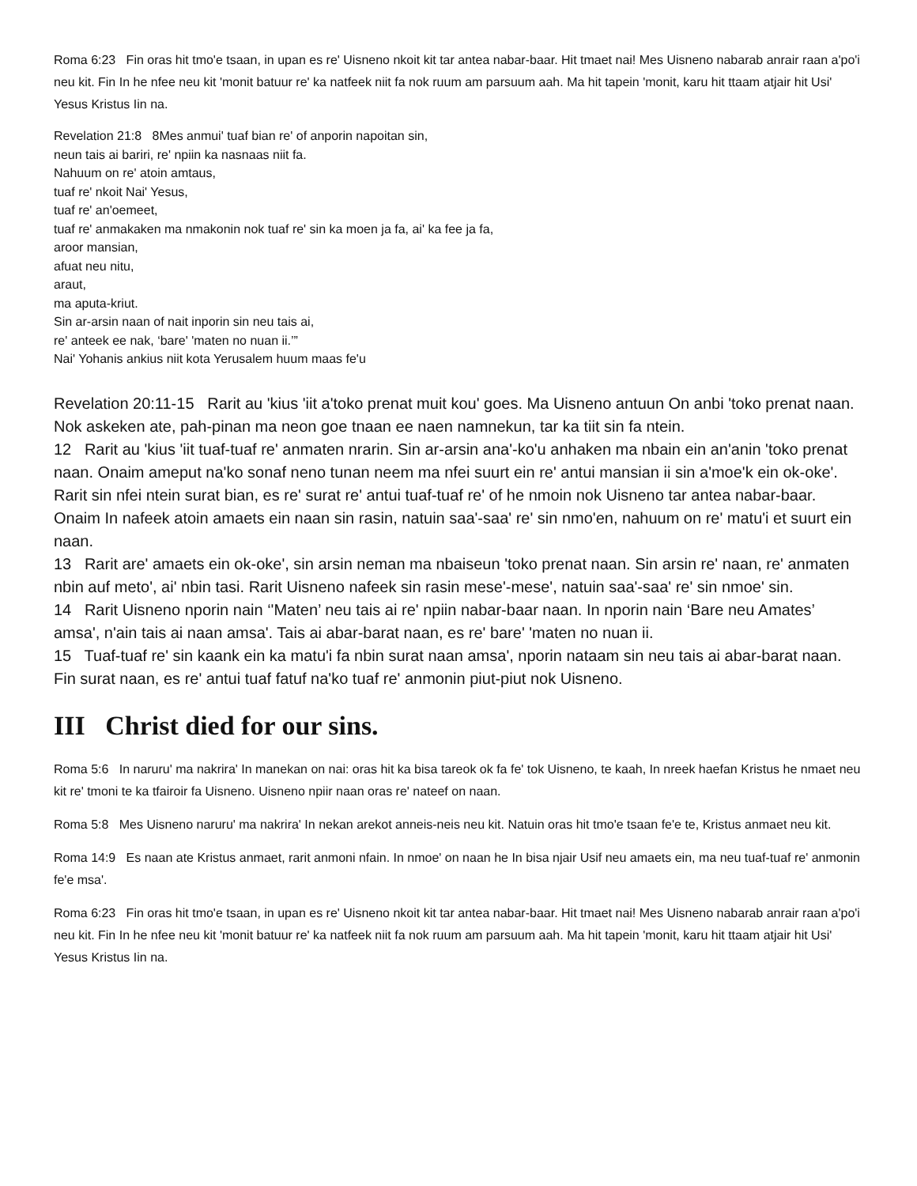Roma 6:23 Fin oras hit tmo'e tsaan, in upan es re' Uisneno nkoit kit tar antea nabar-baar. Hit tmaet nai! Mes Uisneno nabarab anrair raan a'po'i neu kit. Fin In he nfee neu kit 'monit batuur re' ka natfeek niit fa nok ruum am parsuum aah. Ma hit tapein 'monit, karu hit ttaam atjair hit Usi' Yesus Kristus Iin na.
Revelation 21:8 8Mes anmui' tuaf bian re' of anporin napoitan sin,
neun tais ai bariri, re' npiin ka nasnaas niit fa.
Nahuum on re' atoin amtaus,
tuaf re' nkoit Nai' Yesus,
tuaf re' an'oemeet,
tuaf re' anmakaken ma nmakonin nok tuaf re' sin ka moen ja fa, ai' ka fee ja fa,
aroor mansian,
afuat neu nitu,
araut,
ma aputa-kriut.
Sin ar-arsin naan of nait inporin sin neu tais ai,
re' anteek ee nak, ‘bare' 'maten no nuan ii.’”
Nai' Yohanis ankius niit kota Yerusalem huum maas fe'u
Revelation 20:11-15 Rarit au 'kius 'iit a'toko prenat muit kou' goes. Ma Uisneno antuun On anbi 'toko prenat naan. Nok askeken ate, pah-pinan ma neon goe tnaan ee naen namnekun, tar ka tiit sin fa ntein.
12 Rarit au 'kius 'iit tuaf-tuaf re' anmaten nrarin. Sin ar-arsin ana'-ko'u anhaken ma nbain ein an'anin 'toko prenat naan. Onaim ameput na'ko sonaf neno tunan neem ma nfei suurt ein re' antui mansian ii sin a'moe'k ein ok-oke'. Rarit sin nfei ntein surat bian, es re' surat re' antui tuaf-tuaf re' of he nmoin nok Uisneno tar antea nabar-baar. Onaim In nafeek atoin amaets ein naan sin rasin, natuin saa'-saa' re' sin nmo'en, nahuum on re' matu'i et suurt ein naan.
13 Rarit are' amaets ein ok-oke', sin arsin neman ma nbaiseun 'toko prenat naan. Sin arsin re' naan, re' anmaten nbin auf meto', ai' nbin tasi. Rarit Uisneno nafeek sin rasin mese'-mese', natuin saa'-saa' re' sin nmoe' sin.
14 Rarit Uisneno nporin nain ‘'Maten’ neu tais ai re' npiin nabar-baar naan. In nporin nain ‘Bare neu Amates’ amsa', n'ain tais ai naan amsa'. Tais ai abar-barat naan, es re' bare' 'maten no nuan ii.
15 Tuaf-tuaf re' sin kaank ein ka matu'i fa nbin surat naan amsa', nporin nataam sin neu tais ai abar-barat naan. Fin surat naan, es re' antui tuaf fatuf na'ko tuaf re' anmonin piut-piut nok Uisneno.
III Christ died for our sins.
Roma 5:6 In naruru' ma nakrira' In manekan on nai: oras hit ka bisa tareok ok fa fe' tok Uisneno, te kaah, In nreek haefan Kristus he nmaet neu kit re' tmoni te ka tfairoir fa Uisneno. Uisneno npiir naan oras re' nateef on naan.
Roma 5:8 Mes Uisneno naruru' ma nakrira' In nekan arekot anneis-neis neu kit. Natuin oras hit tmo'e tsaan fe'e te, Kristus anmaet neu kit.
Roma 14:9 Es naan ate Kristus anmaet, rarit anmoni nfain. In nmoe' on naan he In bisa njair Usif neu amaets ein, ma neu tuaf-tuaf re' anmonin fe'e msa'.
Roma 6:23 Fin oras hit tmo'e tsaan, in upan es re' Uisneno nkoit kit tar antea nabar-baar. Hit tmaet nai! Mes Uisneno nabarab anrair raan a'po'i neu kit. Fin In he nfee neu kit 'monit batuur re' ka natfeek niit fa nok ruum am parsuum aah. Ma hit tapein 'monit, karu hit ttaam atjair hit Usi' Yesus Kristus Iin na.